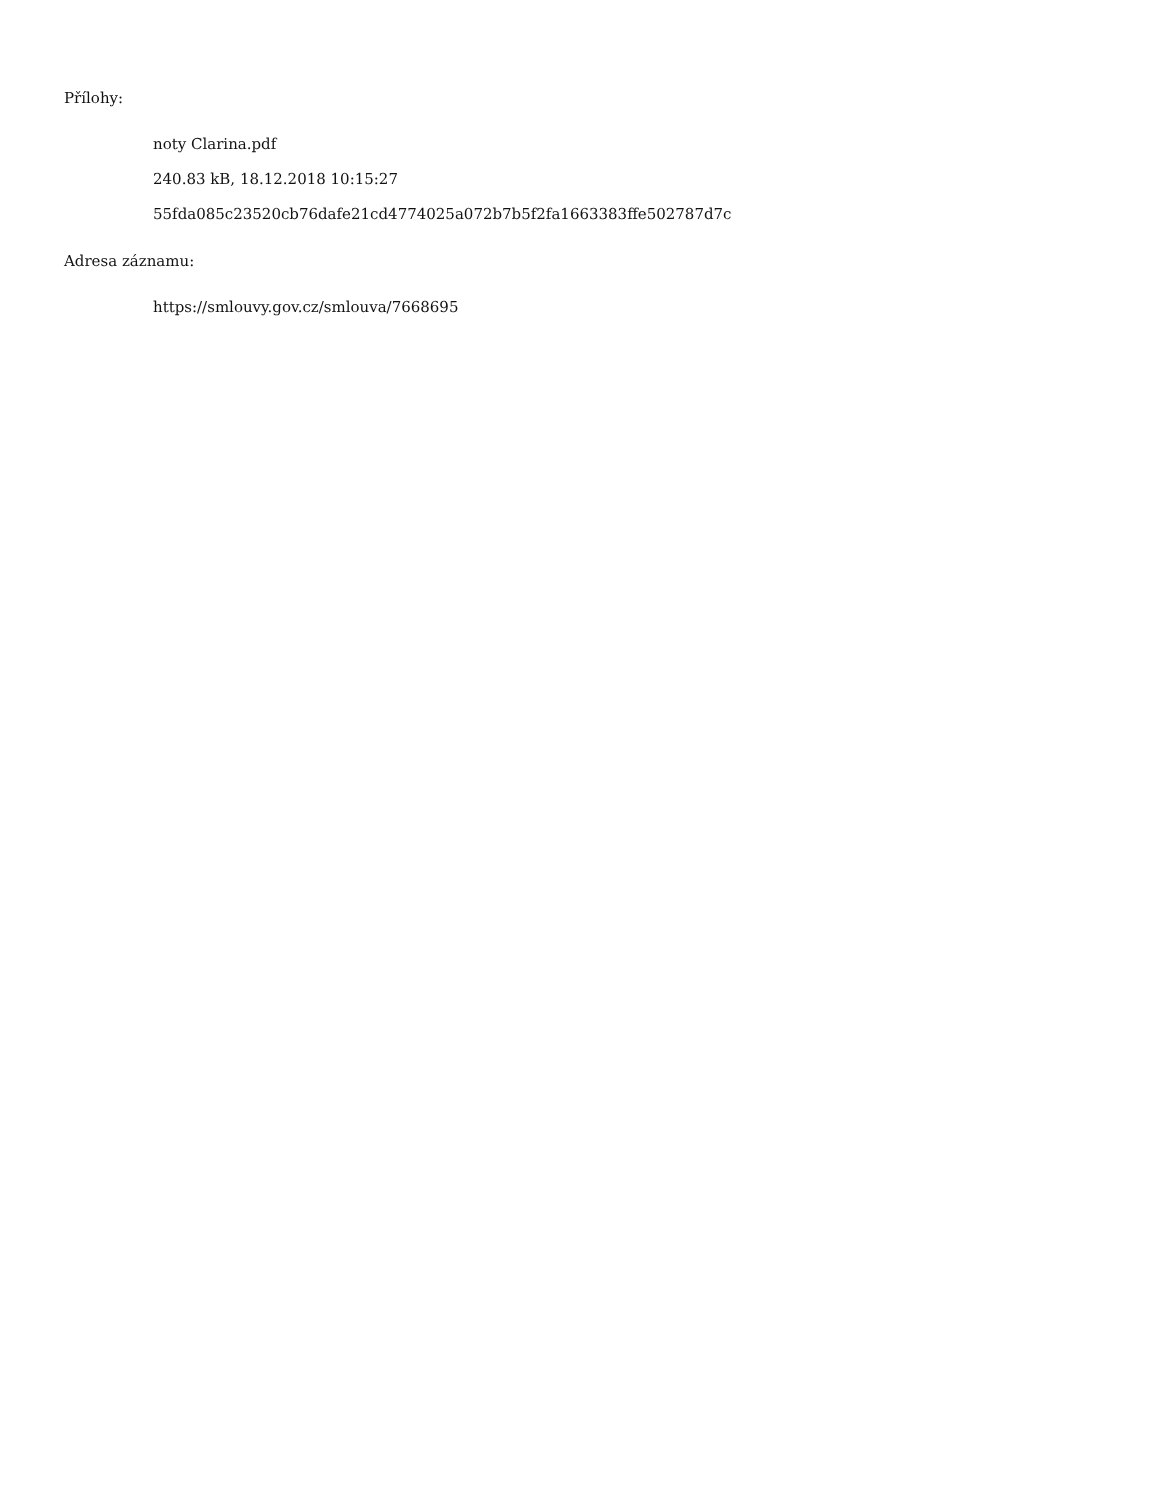Přílohy:
noty Clarina.pdf
240.83 kB, 18.12.2018 10:15:27
55fda085c23520cb76dafe21cd4774025a072b7b5f2fa1663383ffe502787d7c
Adresa záznamu:
https://smlouvy.gov.cz/smlouva/7668695